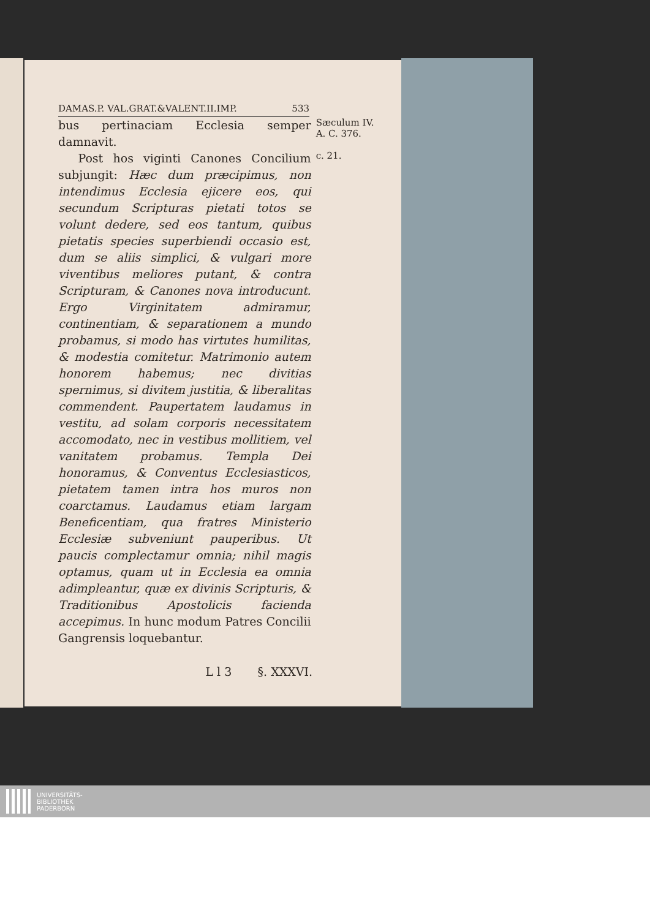DAMAS.P. VAL.GRAT.&VALENT.II.IMP. 533
bus pertinaciam Ecclesia semper damnavit.
Post hos viginti Canones Concilium subjungit: Hæc dum præcipimus, non intendimus Ecclesia ejicere eos, qui secundum Scripturas pietati totos se volunt dedere, sed eos tantum, quibus pietatis species superbiendi occasio est, dum se aliis simplici, & vulgari more viventibus meliores putant, & contra Scripturam, & Canones nova introducunt. Ergo Virginitatem admiramur, continentiam, & separationem a mundo probamus, si modo has virtutes humilitas, & modestia comitetur. Matrimonio autem honorem habemus; nec divitias spernimus, si divitem justitia, & liberalitas commendent. Paupertatem laudamus in vestitu, ad solam corporis necessitatem accomodato, nec in vestibus mollitiem, vel vanitatem probamus. Templa Dei honoramus, & Conventus Ecclesiasticos, pietatem tamen intra hos muros non coarctamus. Laudamus etiam largam Beneficentiam, qua fratres Ministerio Ecclesiæ subveniunt pauperibus. Ut paucis complectamur omnia; nihil magis optamus, quam ut in Ecclesia ea omnia adimpleantur, quæ ex divinis Scripturis, & Traditionibus Apostolicis facienda accepimus. In hunc modum Patres Concilii Gangrensis loquebantur.
Sæculum IV.
A. C. 376.
c. 21.
L l 3 §. XXXVI.
UNIVERSITÄTS-
BIBLIOTHEK
PADERBORN